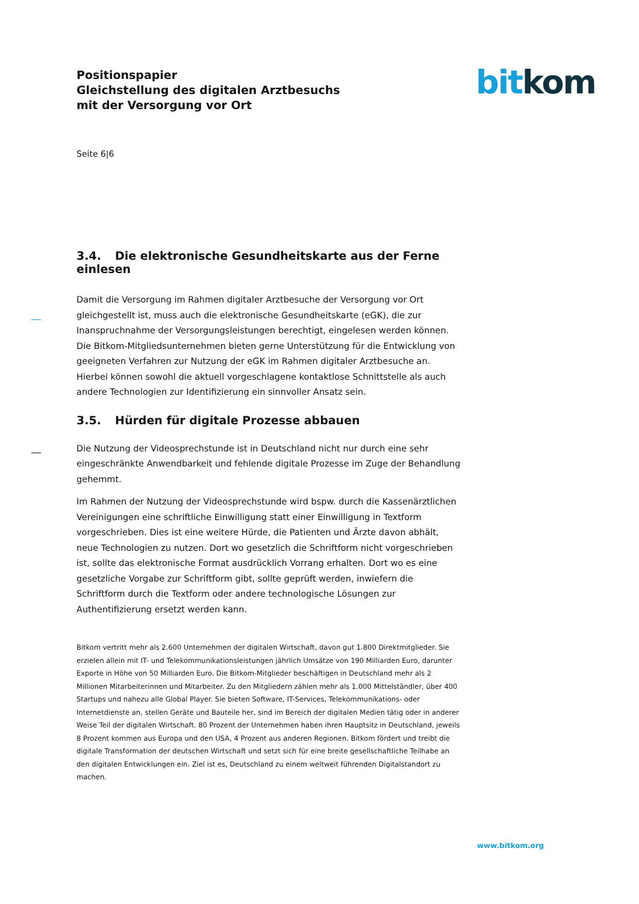bit kom
Positionspapier
Gleichstellung des digitalen Arztbesuchs
mit der Versorgung vor Ort
Seite 6|6
3.4. Die elektronische Gesundheitskarte aus der Ferne einlesen
Damit die Versorgung im Rahmen digitaler Arztbesuche der Versorgung vor Ort gleichgestellt ist, muss auch die elektronische Gesundheitskarte (eGK), die zur Inanspruchnahme der Versorgungsleistungen berechtigt, eingelesen werden können. Die Bitkom-Mitgliedsunternehmen bieten gerne Unterstützung für die Entwicklung von geeigneten Verfahren zur Nutzung der eGK im Rahmen digitaler Arztbesuche an. Hierbei können sowohl die aktuell vorgeschlagene kontaktlose Schnittstelle als auch andere Technologien zur Identifizierung ein sinnvoller Ansatz sein.
3.5. Hürden für digitale Prozesse abbauen
Die Nutzung der Videosprechstunde ist in Deutschland nicht nur durch eine sehr eingeschränkte Anwendbarkeit und fehlende digitale Prozesse im Zuge der Behandlung gehemmt.
Im Rahmen der Nutzung der Videosprechstunde wird bspw. durch die Kassenärztlichen Vereinigungen eine schriftliche Einwilligung statt einer Einwilligung in Textform vorgeschrieben. Dies ist eine weitere Hürde, die Patienten und Ärzte davon abhält, neue Technologien zu nutzen. Dort wo gesetzlich die Schriftform nicht vorgeschrieben ist, sollte das elektronische Format ausdrücklich Vorrang erhalten. Dort wo es eine gesetzliche Vorgabe zur Schriftform gibt, sollte geprüft werden, inwiefern die Schriftform durch die Textform oder andere technologische Lösungen zur Authentifizierung ersetzt werden kann.
Bitkom vertritt mehr als 2.600 Unternehmen der digitalen Wirtschaft, davon gut 1.800 Direktmitglieder. Sie erzielen allein mit IT- und Telekommunikationsleistungen jährlich Umsätze von 190 Milliarden Euro, darunter Exporte in Höhe von 50 Milliarden Euro. Die Bitkom-Mitglieder beschäftigen in Deutschland mehr als 2 Millionen Mitarbeiterinnen und Mitarbeiter. Zu den Mitgliedern zählen mehr als 1.000 Mittelständler, über 400 Startups und nahezu alle Global Player. Sie bieten Software, IT-Services, Telekommunikations- oder Internetdienste an, stellen Geräte und Bauteile her, sind im Bereich der digitalen Medien tätig oder in anderer Weise Teil der digitalen Wirtschaft. 80 Prozent der Unternehmen haben ihren Hauptsitz in Deutschland, jeweils 8 Prozent kommen aus Europa und den USA, 4 Prozent aus anderen Regionen. Bitkom fördert und treibt die digitale Transformation der deutschen Wirtschaft und setzt sich für eine breite gesellschaftliche Teilhabe an den digitalen Entwicklungen ein. Ziel ist es, Deutschland zu einem weltweit führenden Digitalstandort zu machen.
www.bitkom.org